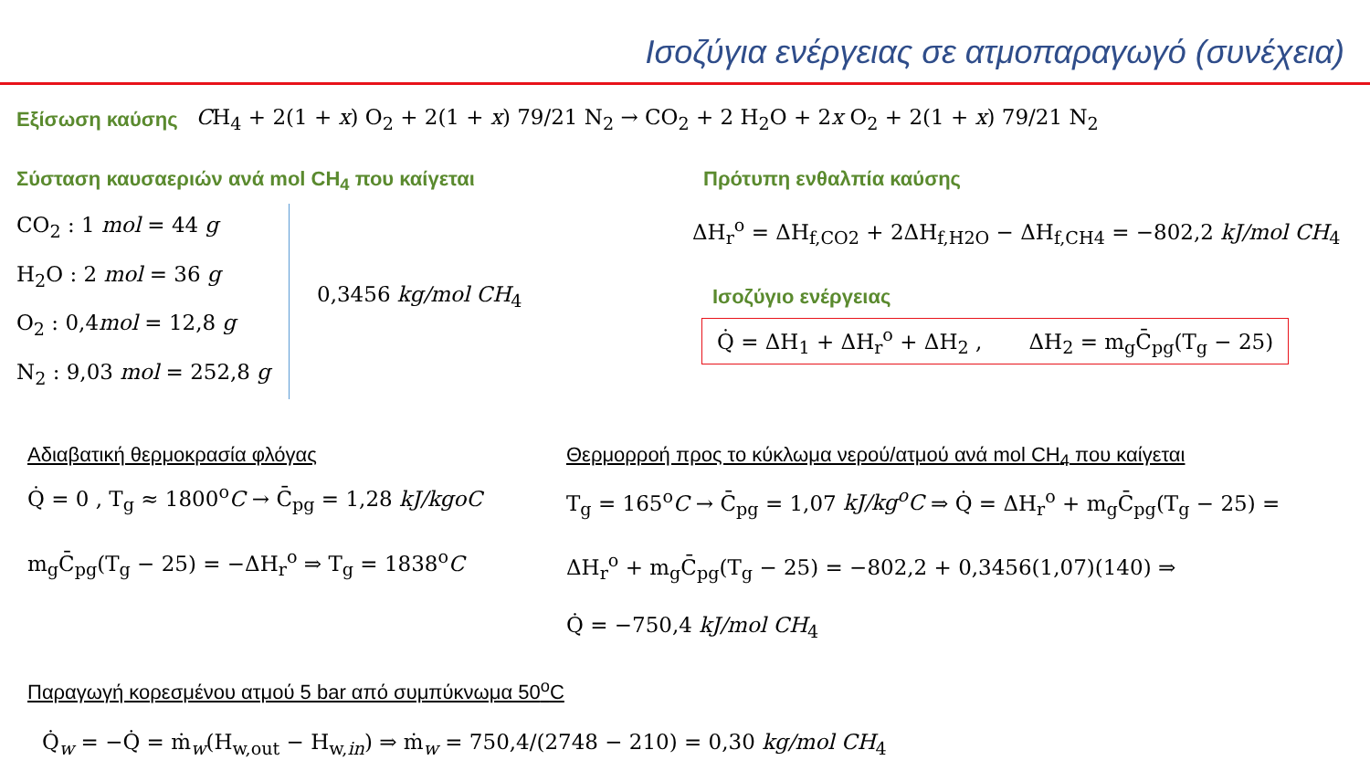Ισοζύγια ενέργειας σε ατμοπαραγωγό (συνέχεια)
Εξίσωση καύσης CH<sub>4</sub> + 2(1 + x) O<sub>2</sub> + 2(1 + x) 79/21 N<sub>2</sub> → CO<sub>2</sub> + 2 H<sub>2</sub>O + 2x O<sub>2</sub> + 2(1 + x) 79/21 N<sub>2</sub>
Σύσταση καυσαεριών ανά mol CH<sub>4</sub> που καίγεται
CO<sub>2</sub> : 1 mol = 44 g
H<sub>2</sub>O : 2 mol = 36 g
O<sub>2</sub> : 0,4mol = 12,8 g
N<sub>2</sub> : 9,03 mol = 252,8 g
0,3456 kg/mol CH<sub>4</sub>
Πρότυπη ενθαλπία καύσης
ΔH<sub>r</sub><sup>o</sup> = ΔH<sub>f,CO2</sub> + 2ΔH<sub>f,H2O</sub> − ΔH<sub>f,CH4</sub> = −802,2 kJ/mol CH<sub>4</sub>
Ισοζύγιο ενέργειας
Q̇ = ΔH<sub>1</sub> + ΔH<sub>r</sub><sup>o</sup> + ΔH<sub>2</sub> , ΔH<sub>2</sub> = m<sub>g</sub>C̄<sub>pg</sub>(T<sub>g</sub> − 25)
Αδιαβατική θερμοκρασία φλόγας
Q̇ = 0 , T<sub>g</sub> ≈ 1800<sup>o</sup>C → C̄<sub>pg</sub> = 1,28 kJ/kgoC
m<sub>g</sub>C̄<sub>pg</sub>(T<sub>g</sub> − 25) = −ΔH<sub>r</sub><sup>o</sup> ⇒ T<sub>g</sub> = 1838<sup>o</sup>C
Θερμορροή προς το κύκλωμα νερού/ατμού ανά mol CH<sub>4</sub> που καίγεται
T<sub>g</sub> = 165<sup>o</sup>C → C̄<sub>pg</sub> = 1,07 kJ/kg<sup>o</sup>C ⇒ Q̇ = ΔH<sub>r</sub><sup>o</sup> + m<sub>g</sub>C̄<sub>pg</sub>(T<sub>g</sub> − 25) =
ΔH<sub>r</sub><sup>o</sup> + m<sub>g</sub>C̄<sub>pg</sub>(T<sub>g</sub> − 25) = −802,2 + 0,3456(1,07)(140) ⇒
Q̇ = −750,4 kJ/mol CH<sub>4</sub>
Παραγωγή κορεσμένου ατμού 5 bar από συμπύκνωμα 50<sup>o</sup>C
Q̇<sub>w</sub> = −Q̇ = ṁ<sub>w</sub>(H<sub>w,out</sub> − H<sub>w,in</sub>) ⇒ ṁ<sub>w</sub> = 750,4/(2748 − 210) = 0,30 kg/mol CH<sub>4</sub>